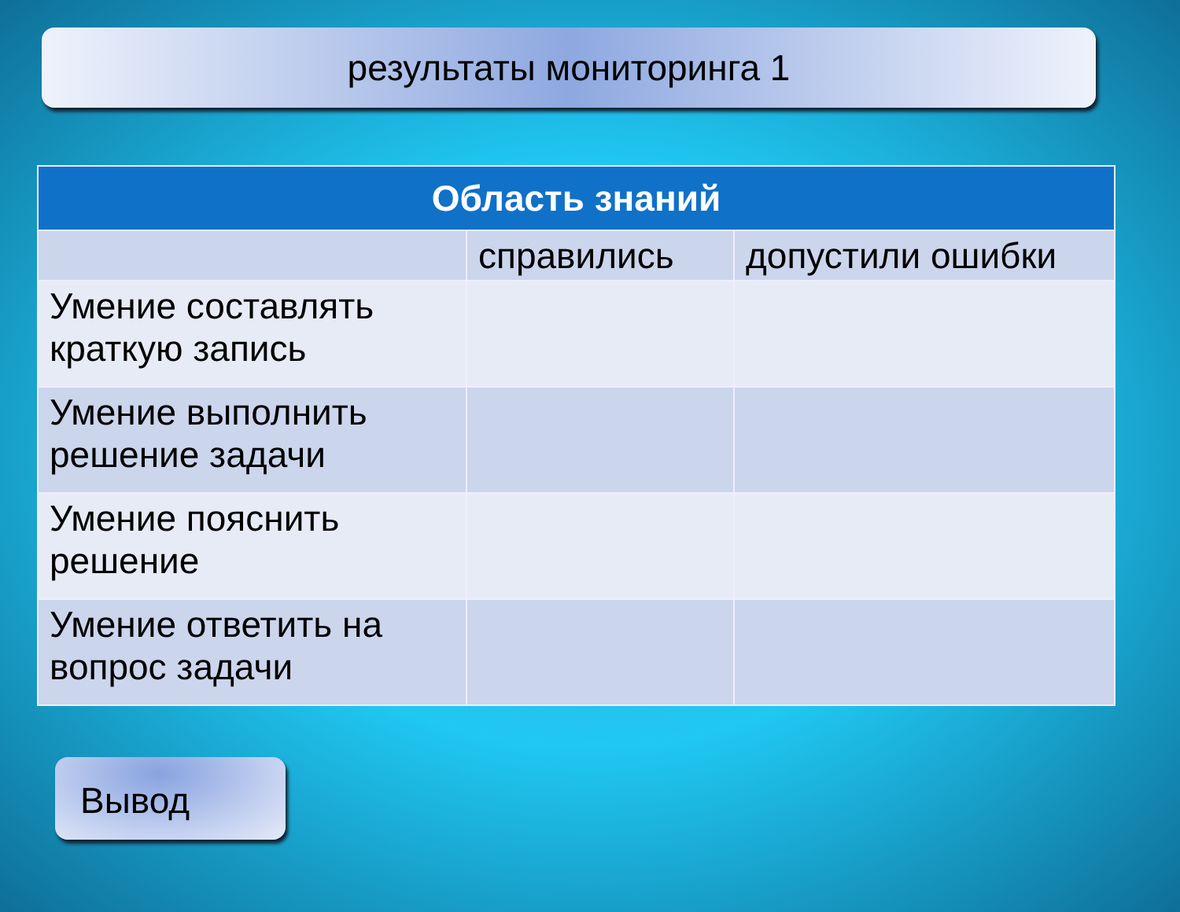результаты мониторинга 1
| Область знаний | | |
| --- | --- | --- |
| | справились | допустили ошибки |
| Умение составлять краткую запись | | |
| Умение выполнить решение задачи | | |
| Умение пояснить решение | | |
| Умение ответить на вопрос задачи | | |
Вывод